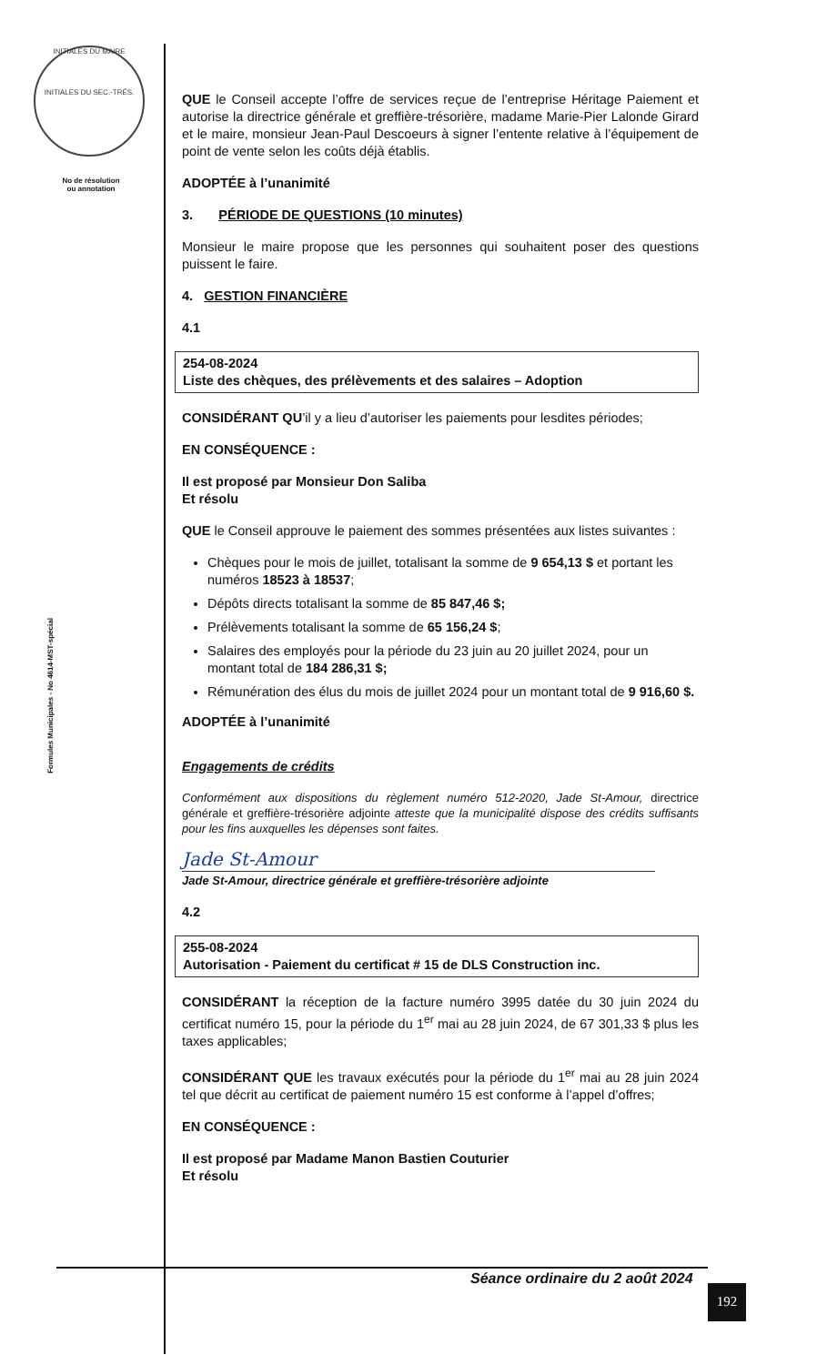INITIALES DU MAIRE
INITIALES DU SEC.-TRÉS.
No de résolution
ou annotation
Formules Municipales - No 4614-MST-spécial
QUE le Conseil accepte l’offre de services reçue de l’entreprise Héritage Paiement et autorise la directrice générale et greffière-trésorière, madame Marie-Pier Lalonde Girard et le maire, monsieur Jean-Paul Descoeurs à signer l’entente relative à l’équipement de point de vente selon les coûts déjà établis.
ADOPTÉE à l’unanimité
3. PÉRIODE DE QUESTIONS (10 minutes)
Monsieur le maire propose que les personnes qui souhaitent poser des questions puissent le faire.
4. GESTION FINANCIÈRE
4.1
254-08-2024
Liste des chèques, des prélèvements et des salaires – Adoption
CONSIDÉRANT QU’il y a lieu d’autoriser les paiements pour lesdites périodes;
EN CONSÉQUENCE :
Il est proposé par Monsieur Don Saliba
Et résolu
QUE le Conseil approuve le paiement des sommes présentées aux listes suivantes :
Chèques pour le mois de juillet, totalisant la somme de 9 654,13 $ et portant les numéros 18523 à 18537;
Dépôts directs totalisant la somme de 85 847,46 $;
Prélèvements totalisant la somme de 65 156,24 $;
Salaires des employés pour la période du 23 juin au 20 juillet 2024, pour un montant total de 184 286,31 $;
Rémunération des élus du mois de juillet 2024 pour un montant total de 9 916,60 $.
ADOPTÉE à l’unanimité
Engagements de crédits
Conformément aux dispositions du règlement numéro 512-2020, Jade St-Amour, directrice générale et greffière-trésorière adjointe atteste que la municipalité dispose des crédits suffisants pour les fins auxquelles les dépenses sont faites.
Jade St-Amour
Jade St-Amour, directrice générale et greffière-trésorière adjointe
4.2
255-08-2024
Autorisation - Paiement du certificat # 15 de DLS Construction inc.
CONSIDÉRANT la réception de la facture numéro 3995 datée du 30 juin 2024 du certificat numéro 15, pour la période du 1<sup>er</sup> mai au 28 juin 2024, de 67 301,33 $ plus les taxes applicables;
CONSIDÉRANT QUE les travaux exécutés pour la période du 1<sup>er</sup> mai au 28 juin 2024 tel que décrit au certificat de paiement numéro 15 est conforme à l’appel d’offres;
EN CONSÉQUENCE :
Il est proposé par Madame Manon Bastien Couturier
Et résolu
Séance ordinaire du 2 août 2024
192